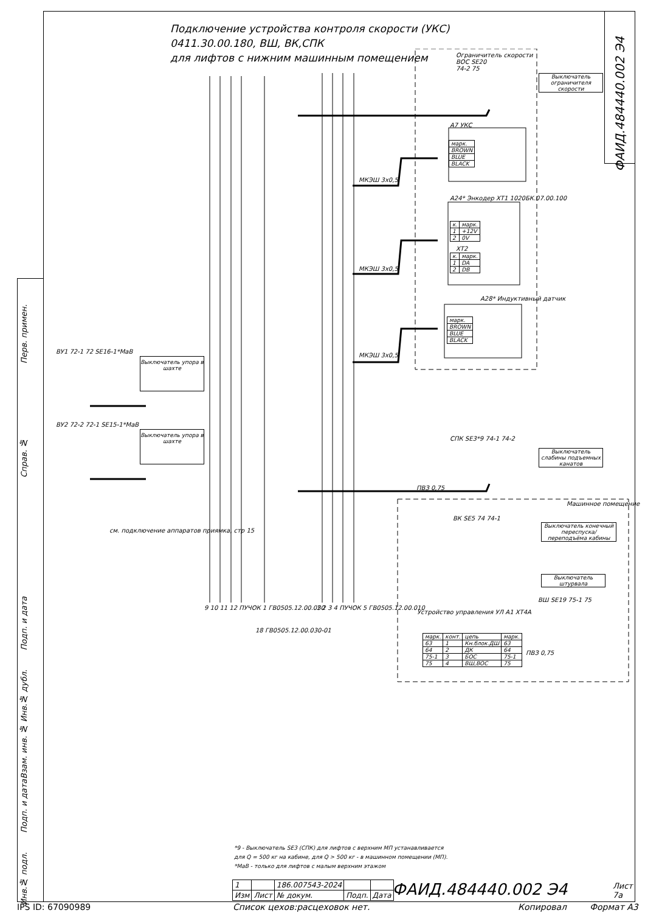Подключение устройства контроля скорости (УКС) 0411.30.00.180, ВШ, ВК,СПК
для лифтов с нижним машинным помещением
Ограничитель скорости
ВОС SE20
74-2 75
Выключатель ограничителя скорости
А7 УКС
| марк. |
| BROWN |
| BLUE |
| BLACK |
МКЭШ 3х0,5
А24* Энкодер ХТ1 1020БК.07.00.100
| к. | марк. |
| 1 | +12V |
| 2 | 0V |
ХТ2
| к. | марк. |
| 1 | DA |
| 2 | DB |
МКЭШ 3х0,5
А28* Индуктивный датчик
| марк. |
| BROWN |
| BLUE |
| BLACK |
МКЭШ 3х0,5
ВУ1 72-1 72 SE16-1*МаВ
Выключатель упора в шахте
ВУ2 72-2 72-1 SE15-1*МаВ
Выключатель упора в шахте
СПК SE3*9 74-1 74-2
Выключатель слабины подъемных канатов
ПВЗ 0,75
Машинное помещение
см. подключение аппаратов приямка, стр 15
ВК SE5 74 74-1
Выключатель конечный переспуска/переподъёма кабины
Выключатель штурвала
ВШ SE19 75-1 75
9 10 11 12 ПУЧОК 1 ГВ0505.12.00.030
18 ГВ0505.12.00.030-01
1 2 3 4 ПУЧОК 5 ГВ0505.12.00.010
Устройство управления УЛ А1 ХТ4А
| марк. | конт. | цепь | марк. |
| 63 | 1 | Кн.блок.ДШ | 63 |
| 64 | 2 | ДК | 64 |
| 75-1 | 3 | БОС | 75-1 |
| 75 | 4 | ВШ,ВОС | 75 |
ПВЗ 0,75
*9 - Выключатель SE3 (СПК) для лифтов с верхним МП устанавливается
для Q = 500 кг на кабине, для Q > 500 кг - в машинном помещении (МП).
*МаВ - только для лифтов с малым верхним этажом
| 1 | | 186.007543-2024 | | |
| Изм | Лист | № докум. | Подп. | Дата |
ФАИД.484440.002 Э4
Лист
7а
ФАИД.484440.002 Э4
Перв. примен.
Справ. №
Подп. и дата
Инв.№ дубл.
Взам. инв. №
Подп. и дата
Инв.№ подл.
IPS ID: 67090989 Список цехов:расцеховок нет. Копировал Формат А3